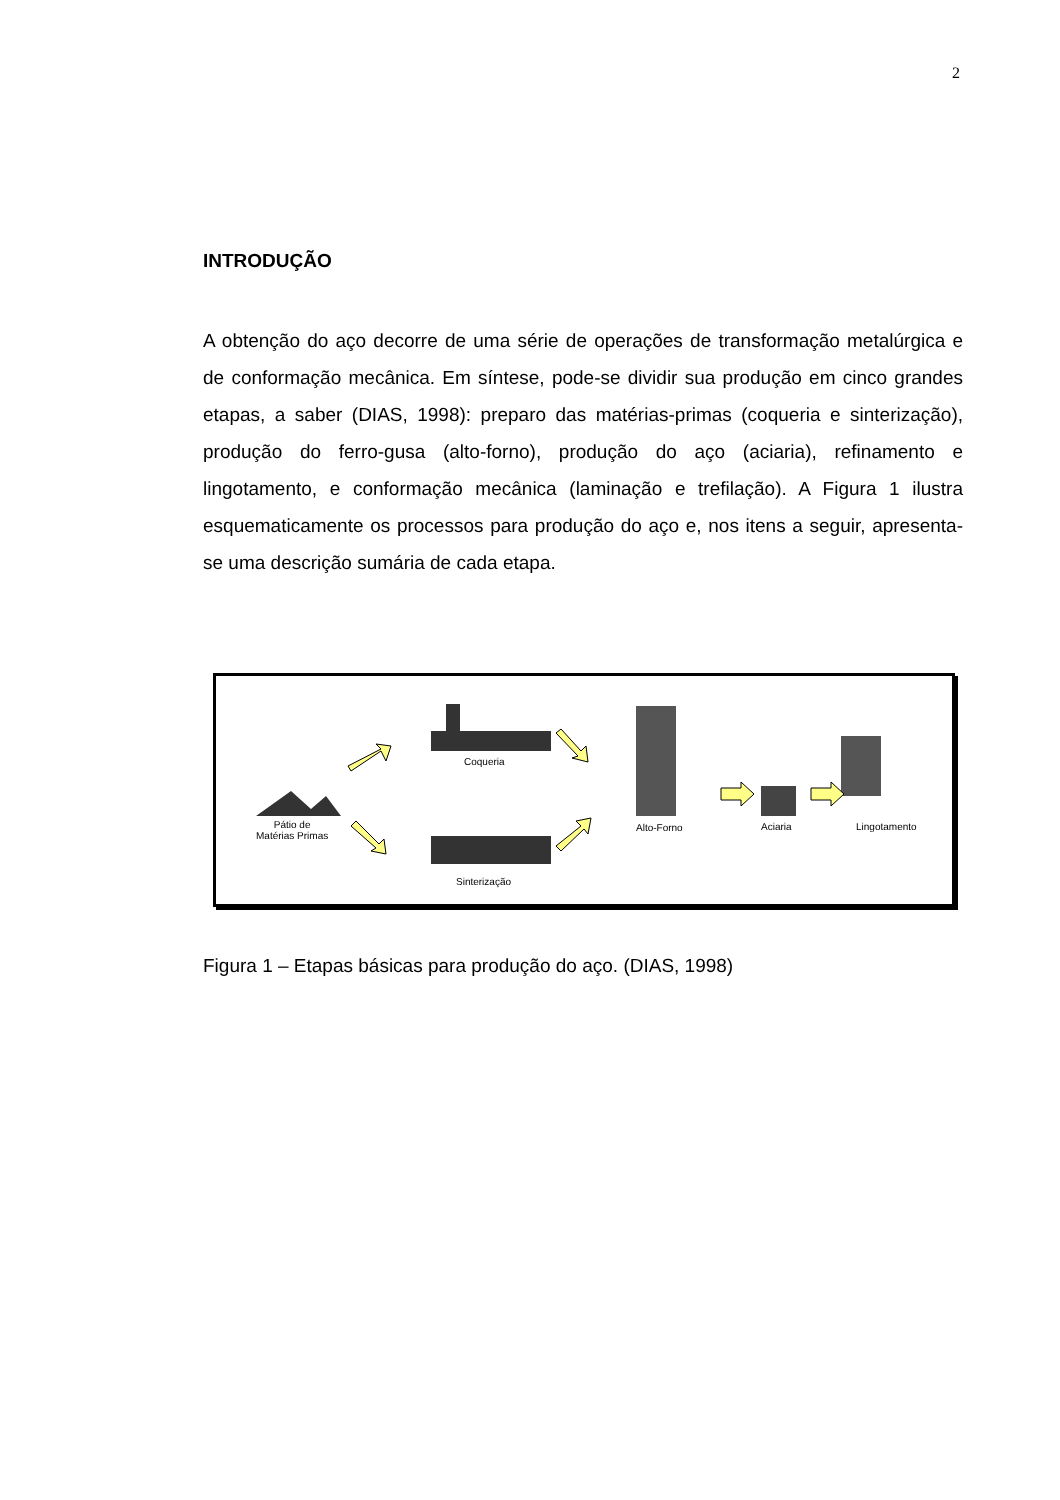2
INTRODUÇÃO
A obtenção do aço decorre de uma série de operações de transformação metalúrgica e de conformação mecânica. Em síntese, pode-se dividir sua produção em cinco grandes etapas, a saber (DIAS, 1998): preparo das matérias-primas (coqueria e sinterização), produção do ferro-gusa (alto-forno), produção do aço (aciaria), refinamento e lingotamento, e conformação mecânica (laminação e trefilação). A Figura 1 ilustra esquematicamente os processos para produção do aço e, nos itens a seguir, apresenta-se uma descrição sumária de cada etapa.
Coqueria
Pátio de
Matérias Primas
Alto-Forno Aciaria Lingotamento
Sinterização
Figura 1 – Etapas básicas para produção do aço. (DIAS, 1998)